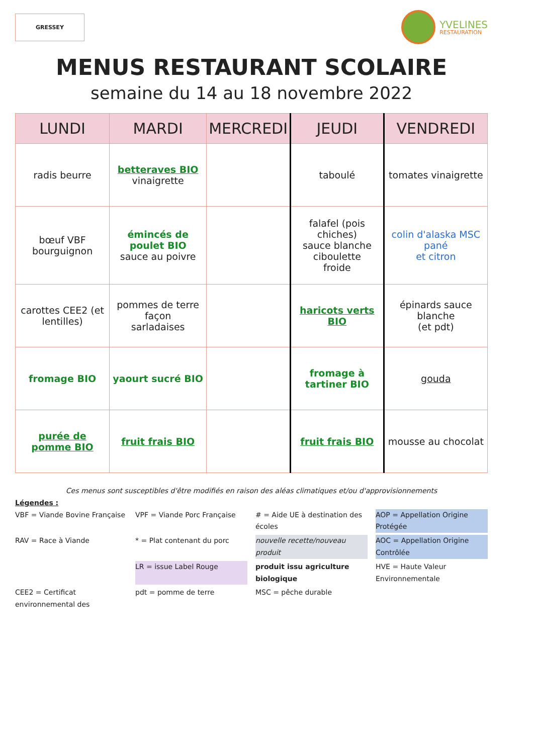GRESSEY
YVELINES
RESTAURATION
MENUS RESTAURANT SCOLAIRE
semaine du 14 au 18 novembre 2022
| LUNDI | MARDI | MERCREDI | JEUDI | VENDREDI |
| --- | --- | --- | --- | --- |
| radis beurre | betteraves BIO vinaigrette | | taboulé | tomates vinaigrette |
| bœuf VBF bourguignon | émincés de poulet BIO sauce au poivre | | falafel (pois chiches) sauce blanche ciboulette froide | colin d'alaska MSC pané et citron |
| carottes CEE2 (et lentilles) | pommes de terre façon sarladaises | | haricots verts BIO | épinards sauce blanche (et pdt) |
| fromage BIO | yaourt sucré BIO | | fromage à tartiner BIO | gouda |
| purée de pomme BIO | fruit frais BIO | | fruit frais BIO | mousse au chocolat |
Ces menus sont susceptibles d'être modifiés en raison des aléas climatiques et/ou d'approvisionnements
Légendes :
VBF = Viande Bovine Française
VPF = Viande Porc Française
# = Aide UE à destination des écoles
AOP = Appellation Origine Protégée
RAV = Race à Viande
* = Plat contenant du porc
nouvelle recette/nouveau produit
AOC = Appellation Origine Contrôlée
LR = issue Label Rouge
produit issu agriculture biologique
HVE = Haute Valeur Environnementale
CEE2 = Certificat environnemental des
pdt = pomme de terre
MSC = pêche durable